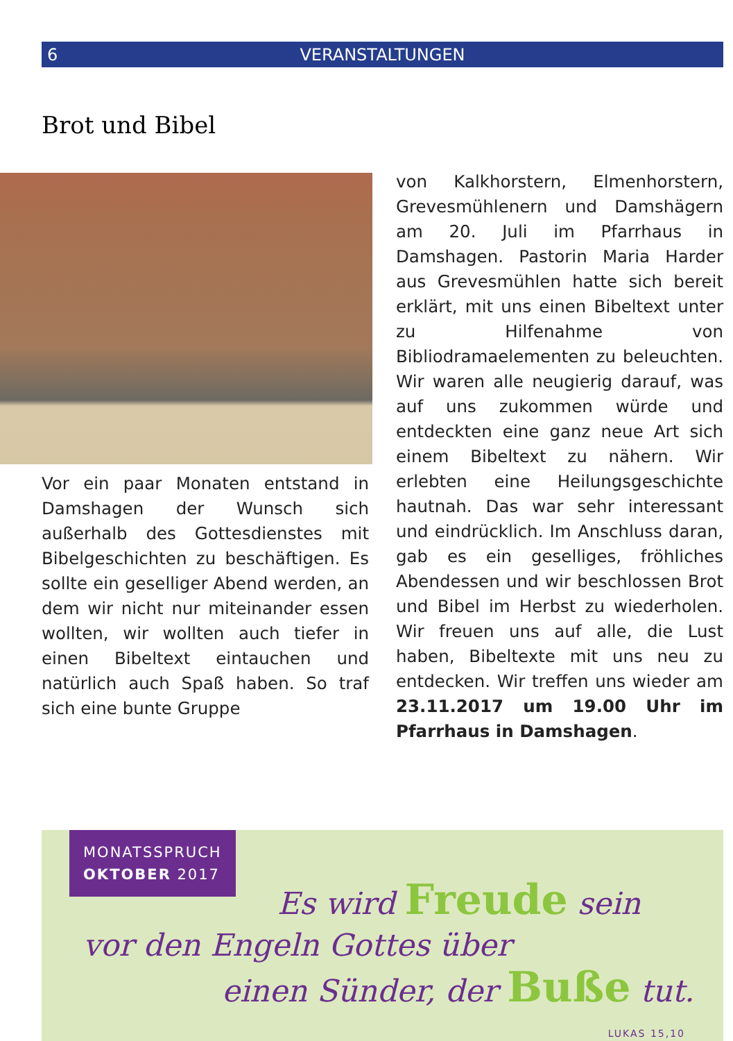6 VERANSTALTUNGEN
Brot und Bibel
Vor ein paar Monaten entstand in Damshagen der Wunsch sich außerhalb des Gottesdienstes mit Bibelgeschichten zu beschäftigen. Es sollte ein geselliger Abend werden, an dem wir nicht nur miteinander essen wollten, wir wollten auch tiefer in einen Bibeltext eintauchen und natürlich auch Spaß haben. So traf sich eine bunte Gruppe
von Kalkhorstern, Elmenhorstern, Grevesmühlenern und Damshägern am 20. Juli im Pfarrhaus in Damshagen. Pastorin Maria Harder aus Grevesmühlen hatte sich bereit erklärt, mit uns einen Bibeltext unter zu Hilfenahme von Bibliodramaelementen zu beleuchten. Wir waren alle neugierig darauf, was auf uns zukommen würde und entdeckten eine ganz neue Art sich einem Bibeltext zu nähern. Wir erlebten eine Heilungsgeschichte hautnah. Das war sehr interessant und eindrücklich. Im Anschluss daran, gab es ein geselliges, fröhliches Abendessen und wir beschlossen Brot und Bibel im Herbst zu wiederholen. Wir freuen uns auf alle, die Lust haben, Bibeltexte mit uns neu zu entdecken. Wir treffen uns wieder am 23.11.2017 um 19.00 Uhr im Pfarrhaus in Damshagen.
MONATSSPRUCH
OKTOBER 2017
Es wird Freude sein
vor den Engeln Gottes über
einen Sünder, der Buße tut.
LUKAS 15,10